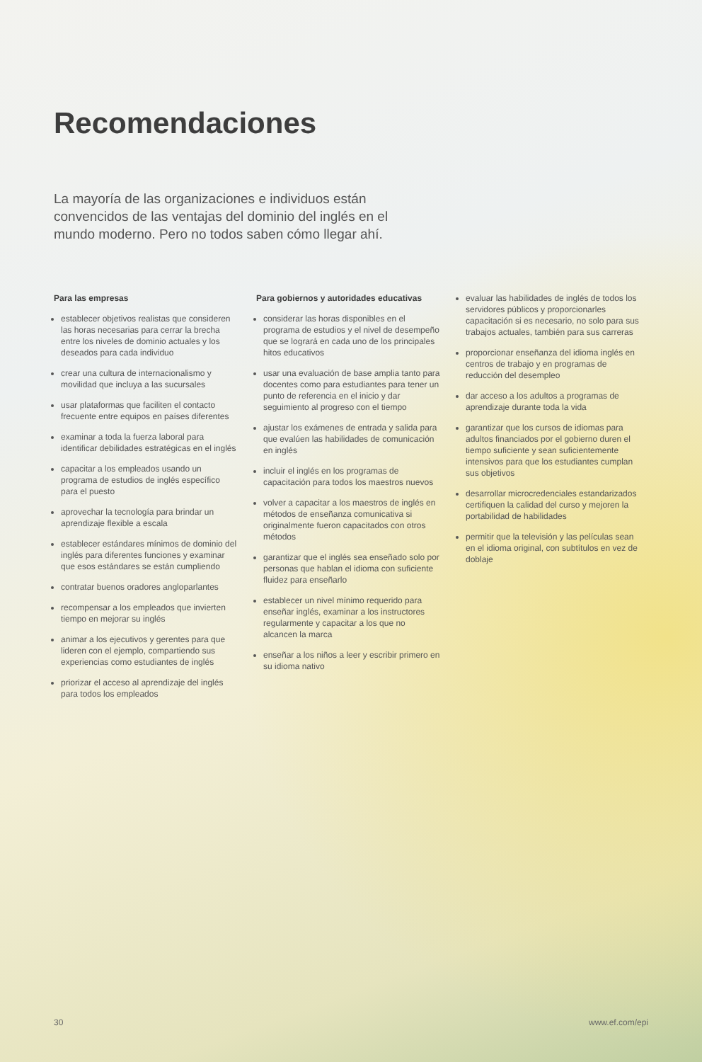Recomendaciones
La mayoría de las organizaciones e individuos están convencidos de las ventajas del dominio del inglés en el mundo moderno. Pero no todos saben cómo llegar ahí.
Para las empresas
establecer objetivos realistas que consideren las horas necesarias para cerrar la brecha entre los niveles de dominio actuales y los deseados para cada individuo
crear una cultura de internacionalismo y movilidad que incluya a las sucursales
usar plataformas que faciliten el contacto frecuente entre equipos en países diferentes
examinar a toda la fuerza laboral para identificar debilidades estratégicas en el inglés
capacitar a los empleados usando un programa de estudios de inglés específico para el puesto
aprovechar la tecnología para brindar un aprendizaje flexible a escala
establecer estándares mínimos de dominio del inglés para diferentes funciones y examinar que esos estándares se están cumpliendo
contratar buenos oradores angloparlantes
recompensar a los empleados que invierten tiempo en mejorar su inglés
animar a los ejecutivos y gerentes para que lideren con el ejemplo, compartiendo sus experiencias como estudiantes de inglés
priorizar el acceso al aprendizaje del inglés para todos los empleados
Para gobiernos y autoridades educativas
considerar las horas disponibles en el programa de estudios y el nivel de desempeño que se logrará en cada uno de los principales hitos educativos
usar una evaluación de base amplia tanto para docentes como para estudiantes para tener un punto de referencia en el inicio y dar seguimiento al progreso con el tiempo
ajustar los exámenes de entrada y salida para que evalúen las habilidades de comunicación en inglés
incluir el inglés en los programas de capacitación para todos los maestros nuevos
volver a capacitar a los maestros de inglés en métodos de enseñanza comunicativa si originalmente fueron capacitados con otros métodos
garantizar que el inglés sea enseñado solo por personas que hablan el idioma con suficiente fluidez para enseñarlo
establecer un nivel mínimo requerido para enseñar inglés, examinar a los instructores regularmente y capacitar a los que no alcancen la marca
enseñar a los niños a leer y escribir primero en su idioma nativo
evaluar las habilidades de inglés de todos los servidores públicos y proporcionarles capacitación si es necesario, no solo para sus trabajos actuales, también para sus carreras
proporcionar enseñanza del idioma inglés en centros de trabajo y en programas de reducción del desempleo
dar acceso a los adultos a programas de aprendizaje durante toda la vida
garantizar que los cursos de idiomas para adultos financiados por el gobierno duren el tiempo suficiente y sean suficientemente intensivos para que los estudiantes cumplan sus objetivos
desarrollar microcredenciales estandarizados certifiquen la calidad del curso y mejoren la portabilidad de habilidades
permitir que la televisión y las películas sean en el idioma original, con subtítulos en vez de doblaje
30 www.ef.com/epi